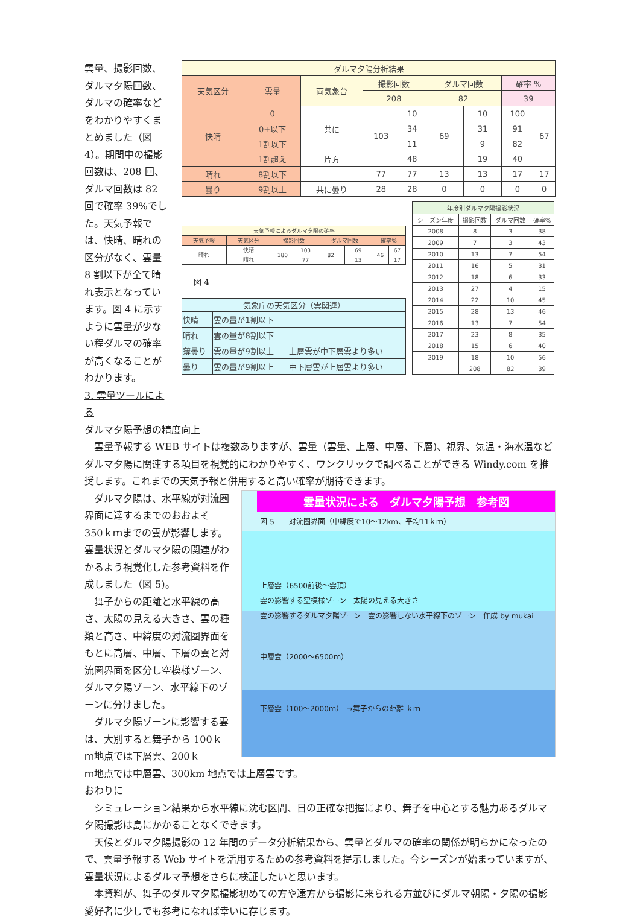雲量、撮影回数、ダルマ夕陽回数、ダルマの確率などをわかりやすくまとめました（図 4）。期間中の撮影回数は、208 回、ダルマ回数は 82 回で確率 39%でした。天気予報では、快晴、晴れの区分がなく、雲量 8 割以下が全て晴れ表示となっています。図 4 に示すように雲量が少ない程ダルマの確率が高くなることがわかります。
3. 雲量ツールによる
| ダルマ夕陽分析結果 | | | | | | | | |
| --- | --- | --- | --- | --- | --- | --- | --- | --- |
| 天気区分 | 雲量 | 両気象台 | 撮影回数 | | ダルマ回数 | | 確率 % | |
| | | | 208 | | 82 | | 39 | |
| 快晴 | 0 | 共に | 103 | 10 | 69 | 10 | 100 | 67 |
| | 0+以下 | | | 34 | | 31 | 91 | |
| | 1割以下 | | | 11 | | 9 | 82 | |
| | 1割超え | 片方 | | 48 | | 19 | 40 | |
| 晴れ | 8割以下 | | 77 | 77 | 13 | 13 | 17 | 17 |
| 曇り | 9割以上 | 共に曇り | 28 | 28 | 0 | 0 | 0 | 0 |
| 天気予報によるダルマ夕陽の確率 | | | | | | | |
| --- | --- | --- | --- | --- | --- | --- | --- |
| 天気予報 | 天気区分 | 撮影回数 | | ダルマ回数 | | 確率% | |
| 晴れ | 快晴 | 180 | 103 | 82 | 69 | 46 | 67 |
| | 晴れ | | 77 | | 13 | | 17 |
図 4
| 気象庁の天気区分（雲関連） | | |
| --- | --- | --- |
| 快晴 | 雲の量が1割以下 | |
| 晴れ | 雲の量が8割以下 | |
| 薄曇り | 雲の量が9割以上 | 上層雲が中下層雲より多い |
| 曇り | 雲の量が9割以上 | 中下層雲が上層雲より多い |
| 年度別ダルマ夕陽撮影状況 | | | |
| --- | --- | --- | --- |
| シーズン年度 | 撮影回数 | ダルマ回数 | 確率% |
| 2008 | 8 | 3 | 38 |
| 2009 | 7 | 3 | 43 |
| 2010 | 13 | 7 | 54 |
| 2011 | 16 | 5 | 31 |
| 2012 | 18 | 6 | 33 |
| 2013 | 27 | 4 | 15 |
| 2014 | 22 | 10 | 45 |
| 2015 | 28 | 13 | 46 |
| 2016 | 13 | 7 | 54 |
| 2017 | 23 | 8 | 35 |
| 2018 | 15 | 6 | 40 |
| 2019 | 18 | 10 | 56 |
| | 208 | 82 | 39 |
ダルマ夕陽予想の精度向上
　雲量予報する WEB サイトは複数ありますが、雲量（雲量、上層、中層、下層)、視界、気温・海水温などダルマ夕陽に関連する項目を視覚的にわかりやすく、ワンクリックで調べることができる Windy.com を推奨します。これまでの天気予報と併用すると高い確率が期待できます。
　ダルマ夕陽は、水平線が対流圏界面に達するまでのおおよそ 350ｋｍまでの雲が影響します。雲量状況とダルマ夕陽の関連がわかるよう視覚化した参考資料を作成しました（図 5)。
　舞子からの距離と水平線の高さ、太陽の見える大きさ、雲の種類と高さ、中緯度の対流圏界面をもとに高層、中層、下層の雲と対流圏界面を区分し空模様ゾーン、ダルマ夕陽ゾーン、水平線下のゾーンに分けました。
　ダルマ夕陽ゾーンに影響する雲は、大別すると舞子から 100ｋｍ地点では下層雲、200ｋ
雲量状況による　ダルマ夕陽予想　参考図
図 5　　対流圏界面（中緯度で10～12km、平均11ｋｍ）
上層雲（6500前後～雲頂）
雲の影響する空模様ゾーン　太陽の見える大きさ
雲の影響するダルマ夕陽ゾーン　雲の影響しない水平線下のゾーン　作成 by mukai
中層雲（2000～6500ｍ）
下層雲（100～2000ｍ）　→舞子からの距離 ｋｍ
ｍ地点では中層雲、300km 地点では上層雲です。
おわりに
　シミュレーション結果から水平線に沈む区間、日の正確な把握により、舞子を中心とする魅力あるダルマ夕陽撮影は島にかかることなくできます。
　天候とダルマ夕陽撮影の 12 年間のデータ分析結果から、雲量とダルマの確率の関係が明らかになったので、雲量予報する Web サイトを活用するための参考資料を提示しました。今シーズンが始まっていますが、雲量状況によるダルマ予想をさらに検証したいと思います。
　本資料が、舞子のダルマ夕陽撮影初めての方や遠方から撮影に来られる方並びにダルマ朝陽・夕陽の撮影愛好者に少しでも参考になれば幸いに存じます。